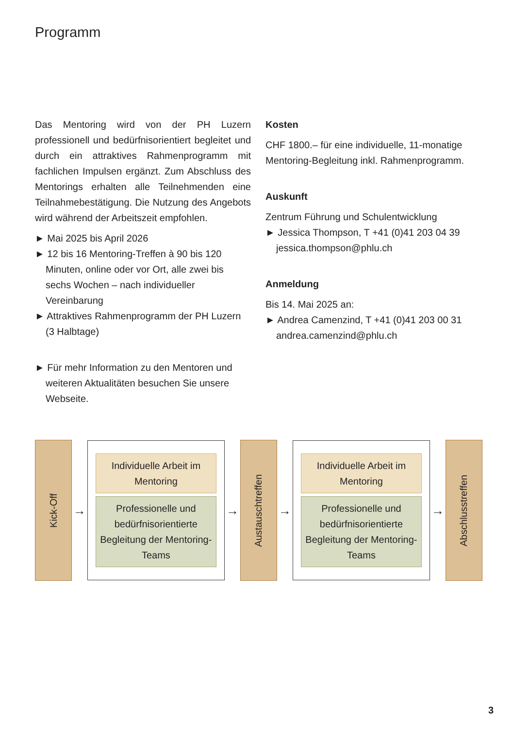Programm
Das Mentoring wird von der PH Luzern professionell und bedürfnisorientiert begleitet und durch ein attraktives Rahmenprogramm mit fachlichen Impulsen ergänzt. Zum Abschluss des Mentorings erhalten alle Teilnehmenden eine Teilnahmebestätigung. Die Nutzung des Angebots wird während der Arbeitszeit empfohlen.
► Mai 2025 bis April 2026
► 12 bis 16 Mentoring-Treffen à 90 bis 120 Minuten, online oder vor Ort, alle zwei bis sechs Wochen – nach individueller Vereinbarung
► Attraktives Rahmenprogramm der PH Luzern (3 Halbtage)
► Für mehr Information zu den Mentoren und weiteren Aktualitäten besuchen Sie unsere Webseite.
Kosten
CHF 1800.– für eine individuelle, 11-monatige Mentoring-Begleitung inkl. Rahmenprogramm.
Auskunft
Zentrum Führung und Schulentwicklung
► Jessica Thompson, T +41 (0)41 203 04 39
jessica.thompson@phlu.ch
Anmeldung
Bis 14. Mai 2025 an:
► Andrea Camenzind, T +41 (0)41 203 00 31
andrea.camenzind@phlu.ch
Kick-Off
→
Individuelle Arbeit im Mentoring
Professionelle und bedürfnisorientierte Begleitung der Mentoring-Teams
→
Austauschtreffen
→
Individuelle Arbeit im Mentoring
Professionelle und bedürfnisorientierte Begleitung der Mentoring-Teams
→
Abschlusstreffen
3